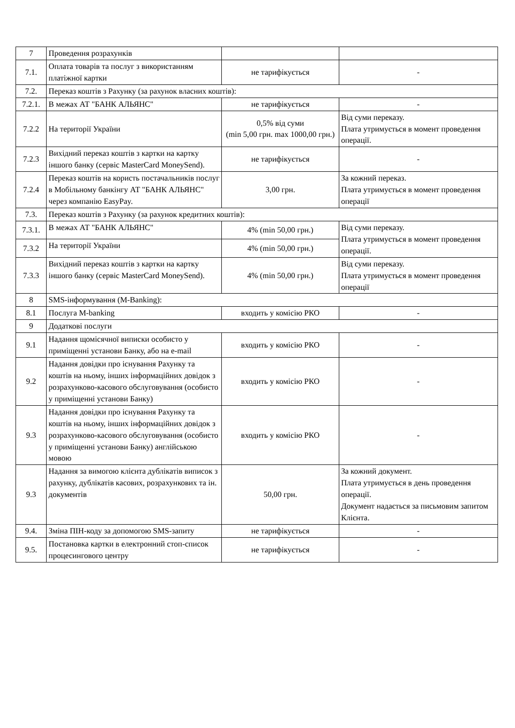| 7 | Проведення розрахунків | | |
| 7.1. | Оплата товарів та послуг з використанням платіжної картки | не тарифікується | - |
| 7.2. | Переказ коштів з Рахунку (за рахунок власних коштів): | | |
| 7.2.1. | В межах АТ "БАНК АЛЬЯНС" | не тарифікується | - |
| 7.2.2 | На території України | 0,5% від суми (min 5,00 грн. max 1000,00 грн.) | Від суми переказу. Плата утримується в момент проведення операції. |
| 7.2.3 | Вихідний переказ коштів з картки на картку іншого банку (сервіс MasterCard MoneySend). | не тарифікується | - |
| 7.2.4 | Переказ коштів на користь постачальників послуг в Мобільному банкінгу АТ "БАНК АЛЬЯНС" через компанію EasyPay. | 3,00 грн. | За кожний переказ. Плата утримується в момент проведення операції |
| 7.3. | Переказ коштів з Рахунку (за рахунок кредитних коштів): | | |
| 7.3.1. | В межах АТ "БАНК АЛЬЯНС" | 4% (min 50,00 грн.) | Від суми переказу. Плата утримується в момент проведення операції. |
| 7.3.2 | На території України | 4% (min 50,00 грн.) | |
| 7.3.3 | Вихідний переказ коштів з картки на картку іншого банку (сервіс MasterCard MoneySend). | 4% (min 50,00 грн.) | Від суми переказу. Плата утримується в момент проведення операції |
| 8 | SMS-інформування (M-Banking): | | |
| 8.1 | Послуга M-banking | входить у комісію РКО | - |
| 9 | Додаткові послуги | | |
| 9.1 | Надання щомісячної виписки особисто у приміщенні установи Банку, або на e-mail | входить у комісію РКО | - |
| 9.2 | Надання довідки про існування Рахунку та коштів на ньому, інших інформаційних довідок з розрахунково-касового обслуговування (особисто у приміщенні установи Банку) | входить у комісію РКО | - |
| 9.3 | Надання довідки про існування Рахунку та коштів на ньому, інших інформаційних довідок з розрахунково-касового обслуговування (особисто у приміщенні установи Банку) англійською мовою | входить у комісію РКО | - |
| 9.3 | Надання за вимогою клієнта дублікатів виписок з рахунку, дублікатів касових, розрахункових та ін. документів | 50,00 грн. | За кожний документ. Плата утримується в день проведення операції. Документ надається за письмовим запитом Клієнта. |
| 9.4. | Зміна ПІН-коду за допомогою SMS-запиту | не тарифікується | - |
| 9.5. | Постановка картки в електронний стоп-список процесингового центру | не тарифікується | - |